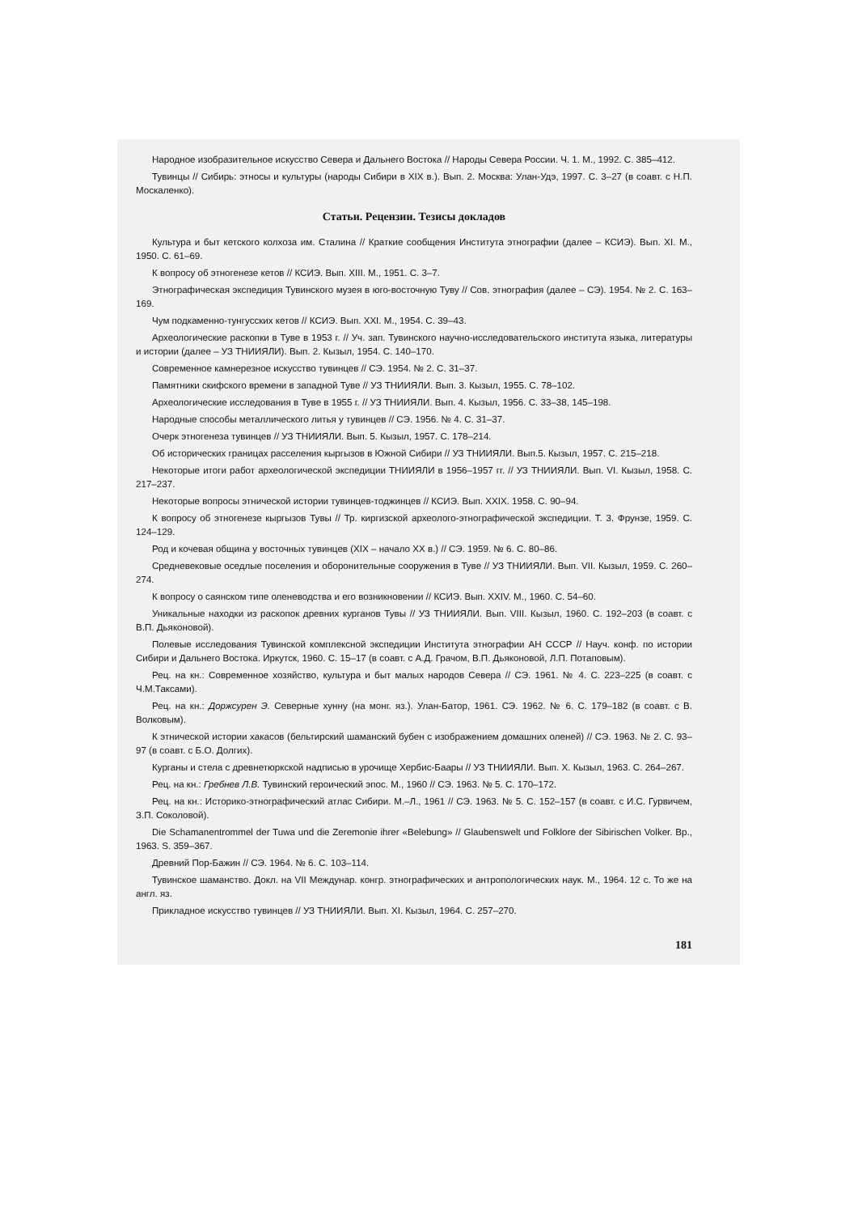Народное изобразительное искусство Севера и Дальнего Востока // Народы Севера России. Ч. 1. М., 1992. С. 385–412.
Тувинцы // Сибирь: этносы и культуры (народы Сибири в XIX в.). Вып. 2. Москва: Улан-Удэ, 1997. С. 3–27 (в соавт. с Н.П. Москаленко).
Статьи. Рецензии. Тезисы докладов
Культура и быт кетского колхоза им. Сталина // Краткие сообщения Института этнографии (далее – КСИЭ). Вып. XI. М., 1950. С. 61–69.
К вопросу об этногенезе кетов // КСИЭ. Вып. XIII. М., 1951. С. 3–7.
Этнографическая экспедиция Тувинского музея в юго-восточную Туву // Сов. этнография (далее – СЭ). 1954. № 2. С. 163–169.
Чум подкаменно-тунгусских кетов // КСИЭ. Вып. XXI. М., 1954. С. 39–43.
Археологические раскопки в Туве в 1953 г. // Уч. зап. Тувинского научно-исследовательского института языка, литературы и истории (далее – УЗ ТНИИЯЛИ). Вып. 2. Кызыл, 1954. С. 140–170.
Современное камнерезное искусство тувинцев // СЭ. 1954. № 2. С. 31–37.
Памятники скифского времени в западной Туве // УЗ ТНИИЯЛИ. Вып. 3. Кызыл, 1955. С. 78–102.
Археологические исследования в Туве в 1955 г. // УЗ ТНИИЯЛИ. Вып. 4. Кызыл, 1956. С. 33–38, 145–198.
Народные способы металлического литья у тувинцев // СЭ. 1956. № 4. С. 31–37.
Очерк этногенеза тувинцев // УЗ ТНИИЯЛИ. Вып. 5. Кызыл, 1957. С. 178–214.
Об исторических границах расселения кыргызов в Южной Сибири // УЗ ТНИИЯЛИ. Вып.5. Кызыл, 1957. С. 215–218.
Некоторые итоги работ археологической экспедиции ТНИИЯЛИ в 1956–1957 гг. // УЗ ТНИИЯЛИ. Вып. VI. Кызыл, 1958. С. 217–237.
Некоторые вопросы этнической истории тувинцев-тоджинцев // КСИЭ. Вып. XXIX. 1958. С. 90–94.
К вопросу об этногенезе кыргызов Тувы // Тр. киргизской археолого-этнографической экспедиции. Т. 3. Фрунзе, 1959. С. 124–129.
Род и кочевая община у восточных тувинцев (XIX – начало XX в.) // СЭ. 1959. № 6. С. 80–86.
Средневековые оседлые поселения и оборонительные сооружения в Туве // УЗ ТНИИЯЛИ. Вып. VII. Кызыл, 1959. С. 260–274.
К вопросу о саянском типе оленеводства и его возникновении // КСИЭ. Вып. XXIV. М., 1960. С. 54–60.
Уникальные находки из раскопок древних курганов Тувы // УЗ ТНИИЯЛИ. Вып. VIII. Кызыл, 1960. С. 192–203 (в соавт. с В.П. Дьяконовой).
Полевые исследования Тувинской комплексной экспедиции Института этнографии АН СССР // Науч. конф. по истории Сибири и Дальнего Востока. Иркутск, 1960. С. 15–17 (в соавт. с А.Д. Грачом, В.П. Дьяконовой, Л.П. Потаповым).
Рец. на кн.: Современное хозяйство, культура и быт малых народов Севера // СЭ. 1961. № 4. С. 223–225 (в соавт. с Ч.М.Таксами).
Рец. на кн.: Доржсурен Э. Северные хунну (на монг. яз.). Улан-Батор, 1961. СЭ. 1962. № 6. С. 179–182 (в соавт. с В. Волковым).
К этнической истории хакасов (бельтирский шаманский бубен с изображением домашних оленей) // СЭ. 1963. № 2. С. 93–97 (в соавт. с Б.О. Долгих).
Курганы и стела с древнетюркской надписью в урочище Хербис-Баары // УЗ ТНИИЯЛИ. Вып. X. Кызыл, 1963. С. 264–267.
Рец. на кн.: Гребнев Л.В. Тувинский героический эпос. М., 1960 // СЭ. 1963. № 5. С. 170–172.
Рец. на кн.: Историко-этнографический атлас Сибири. М.–Л., 1961 // СЭ. 1963. № 5. С. 152–157 (в соавт. с И.С. Гурвичем, З.П. Соколовой).
Die Schamanentrommel der Tuwa und die Zeremonie ihrer «Belebung» // Glaubenswelt und Folklore der Sibirischen Volker. Bp., 1963. S. 359–367.
Древний Пор-Бажин // СЭ. 1964. № 6. С. 103–114.
Тувинское шаманство. Докл. на VII Междунар. конгр. этнографических и антропологических наук. М., 1964. 12 с. То же на англ. яз.
Прикладное искусство тувинцев // УЗ ТНИИЯЛИ. Вып. XI. Кызыл, 1964. С. 257–270.
181